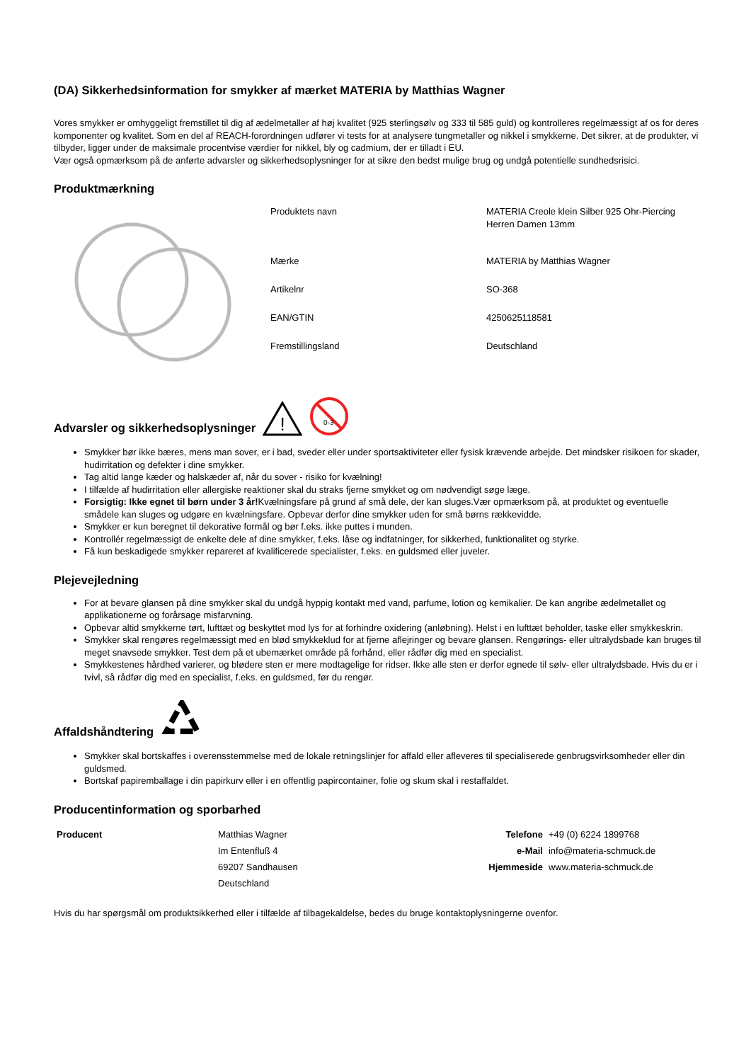(DA) Sikkerhedsinformation for smykker af mærket MATERIA by Matthias Wagner
Vores smykker er omhyggeligt fremstillet til dig af ædelmetaller af høj kvalitet (925 sterlingsølv og 333 til 585 guld) og kontrolleres regelmæssigt af os for deres komponenter og kvalitet. Som en del af REACH-forordningen udfører vi tests for at analysere tungmetaller og nikkel i smykkerne. Det sikrer, at de produkter, vi tilbyder, ligger under de maksimale procentvise værdier for nikkel, bly og cadmium, der er tilladt i EU.
Vær også opmærksom på de anførte advarsler og sikkerhedsoplysninger for at sikre den bedst mulige brug og undgå potentielle sundhedsrisici.
Produktmærkning
| Produktets navn | MATERIA Creole klein Silber 925 Ohr-Piercing Herren Damen 13mm |
| Mærke | MATERIA by Matthias Wagner |
| Artikelnr | SO-368 |
| EAN/GTIN | 4250625118581 |
| Fremstillingsland | Deutschland |
Advarsler og sikkerhedsoplysninger
!
0-3
Smykker bør ikke bæres, mens man sover, er i bad, sveder eller under sportsaktiviteter eller fysisk krævende arbejde. Det mindsker risikoen for skader, hudirritation og defekter i dine smykker.
Tag altid lange kæder og halskæder af, når du sover - risiko for kvælning!
I tilfælde af hudirritation eller allergiske reaktioner skal du straks fjerne smykket og om nødvendigt søge læge.
Forsigtig: Ikke egnet til børn under 3 år!Kvælningsfare på grund af små dele, der kan sluges.Vær opmærksom på, at produktet og eventuelle smådele kan sluges og udgøre en kvælningsfare. Opbevar derfor dine smykker uden for små børns rækkevidde.
Smykker er kun beregnet til dekorative formål og bør f.eks. ikke puttes i munden.
Kontrollér regelmæssigt de enkelte dele af dine smykker, f.eks. låse og indfatninger, for sikkerhed, funktionalitet og styrke.
Få kun beskadigede smykker repareret af kvalificerede specialister, f.eks. en guldsmed eller juveler.
Plejevejledning
For at bevare glansen på dine smykker skal du undgå hyppig kontakt med vand, parfume, lotion og kemikalier. De kan angribe ædelmetallet og applikationerne og forårsage misfarvning.
Opbevar altid smykkerne tørt, lufttæt og beskyttet mod lys for at forhindre oxidering (anløbning). Helst i en lufttæt beholder, taske eller smykkeskrin.
Smykker skal rengøres regelmæssigt med en blød smykkeklud for at fjerne aflejringer og bevare glansen. Rengørings- eller ultralydsbade kan bruges til meget snavsede smykker. Test dem på et ubemærket område på forhånd, eller rådfør dig med en specialist.
Smykkestenes hårdhed varierer, og blødere sten er mere modtagelige for ridser. Ikke alle sten er derfor egnede til sølv- eller ultralydsbade. Hvis du er i tvivl, så rådfør dig med en specialist, f.eks. en guldsmed, før du rengør.
Affaldshåndtering
Smykker skal bortskaffes i overensstemmelse med de lokale retningslinjer for affald eller afleveres til specialiserede genbrugsvirksomheder eller din guldsmed.
Bortskaf papiremballage i din papirkurv eller i en offentlig papircontainer, folie og skum skal i restaffaldet.
Producentinformation og sporbarhed
| Producent | Matthias Wagner | Telefone | +49 (0) 6224 1899768 |
| | Im Entenfluß 4 | e-Mail | info@materia-schmuck.de |
| | 69207 Sandhausen | Hjemmeside | www.materia-schmuck.de |
| | Deutschland | | |
Hvis du har spørgsmål om produktsikkerhed eller i tilfælde af tilbagekaldelse, bedes du bruge kontaktoplysningerne ovenfor.